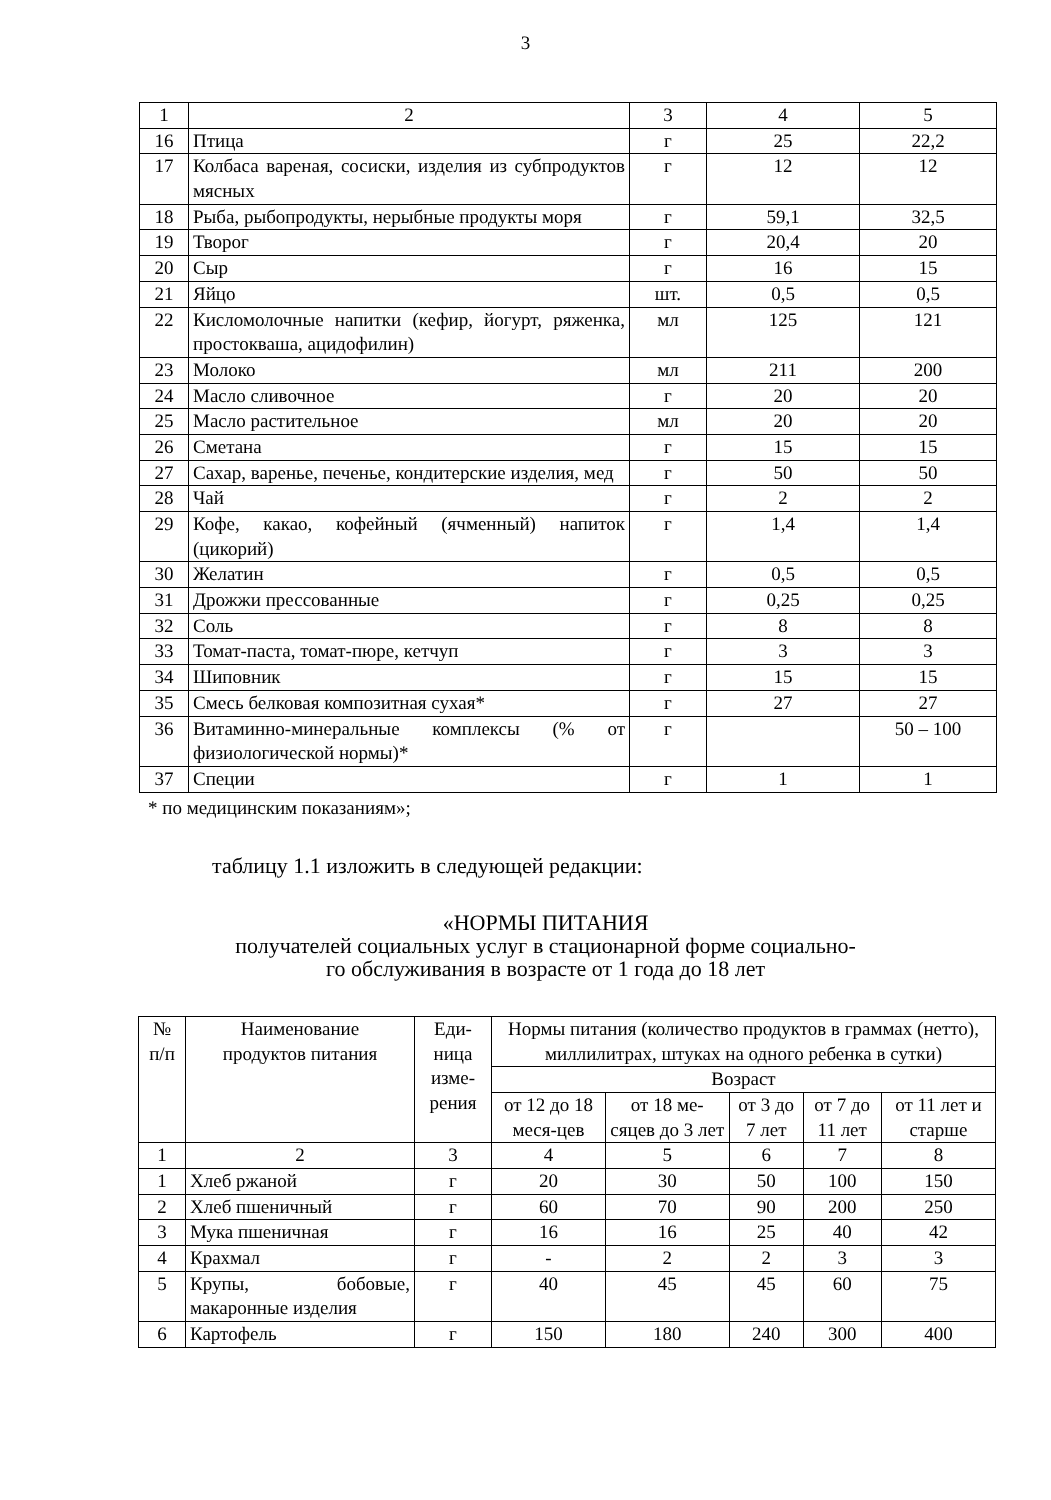3
| 1 | 2 | 3 | 4 | 5 |
| 16 | Птица | г | 25 | 22,2 |
| 17 | Колбаса вареная, сосиски, изделия из субпродуктов мясных | г | 12 | 12 |
| 18 | Рыба, рыбопродукты, нерыбные продукты моря | г | 59,1 | 32,5 |
| 19 | Творог | г | 20,4 | 20 |
| 20 | Сыр | г | 16 | 15 |
| 21 | Яйцо | шт. | 0,5 | 0,5 |
| 22 | Кисломолочные напитки (кефир, йогурт, ряженка, простокваша, ацидофилин) | мл | 125 | 121 |
| 23 | Молоко | мл | 211 | 200 |
| 24 | Масло сливочное | г | 20 | 20 |
| 25 | Масло растительное | мл | 20 | 20 |
| 26 | Сметана | г | 15 | 15 |
| 27 | Сахар, варенье, печенье, кондитерские изделия, мед | г | 50 | 50 |
| 28 | Чай | г | 2 | 2 |
| 29 | Кофе, какао, кофейный (ячменный) напиток (цикорий) | г | 1,4 | 1,4 |
| 30 | Желатин | г | 0,5 | 0,5 |
| 31 | Дрожжи прессованные | г | 0,25 | 0,25 |
| 32 | Соль | г | 8 | 8 |
| 33 | Томат-паста, томат-пюре, кетчуп | г | 3 | 3 |
| 34 | Шиповник | г | 15 | 15 |
| 35 | Смесь белковая композитная сухая* | г | 27 | 27 |
| 36 | Витаминно-минеральные комплексы (% от физиологической нормы)* | г | | 50 – 100 |
| 37 | Специи | г | 1 | 1 |
* по медицинским показаниям»;
таблицу 1.1 изложить в следующей редакции:
«НОРМЫ ПИТАНИЯ
получателей социальных услуг в стационарной форме социально-
го обслуживания в возрасте от 1 года до 18 лет
| № п/п | Наименование продуктов питания | Еди- ница изме- рения | Нормы питания (количество продуктов в граммах (нетто), миллилитрах, штуках на одного ребенка в сутки) | | | | |
| --- | --- | --- | --- | --- | --- | --- | --- |
| | | | Возраст | | | | |
| | | | от 12 до 18 меся-цев | от 18 ме-сяцев до 3 лет | от 3 до 7 лет | от 7 до 11 лет | от 11 лет и старше |
| 1 | 2 | 3 | 4 | 5 | 6 | 7 | 8 |
| 1 | Хлеб ржаной | г | 20 | 30 | 50 | 100 | 150 |
| 2 | Хлеб пшеничный | г | 60 | 70 | 90 | 200 | 250 |
| 3 | Мука пшеничная | г | 16 | 16 | 25 | 40 | 42 |
| 4 | Крахмал | г | - | 2 | 2 | 3 | 3 |
| 5 | Крупы, бобовые, макаронные изделия | г | 40 | 45 | 45 | 60 | 75 |
| 6 | Картофель | г | 150 | 180 | 240 | 300 | 400 |